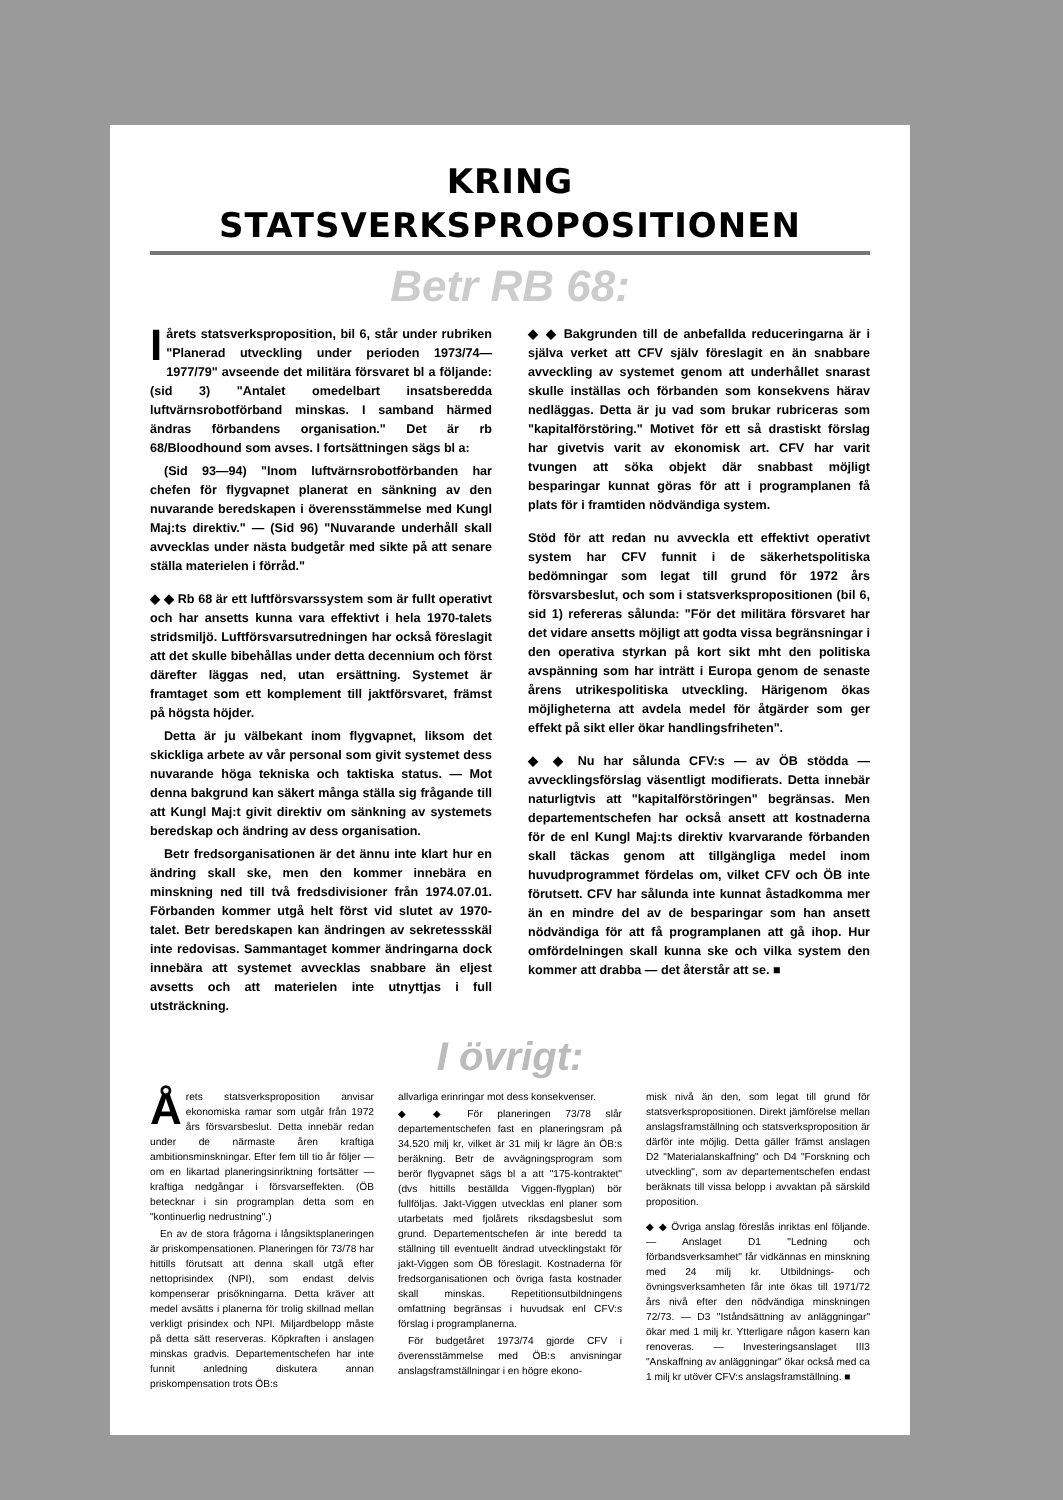KRING
STATSVERKSPROPOSITIONEN
Betr RB 68:
I årets statsverksproposition, bil 6, står under rubriken "Planerad utveckling under perioden 1973/74—1977/79" avseende det militära försvaret bl a följande: (sid 3) "Antalet omedelbart insatsberedda luftvärnsrobotförband minskas. I samband härmed ändras förbandens organisation." Det är rb 68/Bloodhound som avses. I fortsättningen sägs bl a:
(Sid 93—94) "Inom luftvärnsrobotförbanden har chefen för flygvapnet planerat en sänkning av den nuvarande beredskapen i överensstämmelse med Kungl Maj:ts direktiv." — (Sid 96) "Nuvarande underhåll skall avvecklas under nästa budgetår med sikte på att senare ställa materielen i förråd."
◆ ◆ Rb 68 är ett luftförsvarssystem som är fullt operativt och har ansetts kunna vara effektivt i hela 1970-talets stridsmiljö. Luftförsvarsutredningen har också föreslagit att det skulle bibehållas under detta decennium och först därefter läggas ned, utan ersättning. Systemet är framtaget som ett komplement till jaktförsvaret, främst på högsta höjder.
Detta är ju välbekant inom flygvapnet, liksom det skickliga arbete av vår personal som givit systemet dess nuvarande höga tekniska och taktiska status. — Mot denna bakgrund kan säkert många ställa sig frågande till att Kungl Maj:t givit direktiv om sänkning av systemets beredskap och ändring av dess organisation.
Betr fredsorganisationen är det ännu inte klart hur en ändring skall ske, men den kommer innebära en minskning ned till två fredsdivisioner från 1974.07.01. Förbanden kommer utgå helt först vid slutet av 1970-talet. Betr beredskapen kan ändringen av sekretessskäl inte redovisas. Sammantaget kommer ändringarna dock innebära att systemet avvecklas snabbare än eljest avsetts och att materielen inte utnyttjas i full utsträckning.
◆ ◆ Bakgrunden till de anbefallda reduceringarna är i själva verket att CFV själv föreslagit en än snabbare avveckling av systemet genom att underhållet snarast skulle inställas och förbanden som konsekvens härav nedläggas. Detta är ju vad som brukar rubriceras som "kapitalförstöring." Motivet för ett så drastiskt förslag har givetvis varit av ekonomisk art. CFV har varit tvungen att söka objekt där snabbast möjligt besparingar kunnat göras för att i programplanen få plats för i framtiden nödvändiga system.
Stöd för att redan nu avveckla ett effektivt operativt system har CFV funnit i de säkerhetspolitiska bedömningar som legat till grund för 1972 års försvarsbeslut, och som i statsverkspropositionen (bil 6, sid 1) refereras sålunda: "För det militära försvaret har det vidare ansetts möjligt att godta vissa begränsningar i den operativa styrkan på kort sikt mht den politiska avspänning som har inträtt i Europa genom de senaste årens utrikespolitiska utveckling. Härigenom ökas möjligheterna att avdela medel för åtgärder som ger effekt på sikt eller ökar handlingsfriheten".
◆ ◆ Nu har sålunda CFV:s — av ÖB stödda — avvecklingsförslag väsentligt modifierats. Detta innebär naturligtvis att "kapitalförstöringen" begränsas. Men departementschefen har också ansett att kostnaderna för de enl Kungl Maj:ts direktiv kvarvarande förbanden skall täckas genom att tillgängliga medel inom huvudprogrammet fördelas om, vilket CFV och ÖB inte förutsett. CFV har sålunda inte kunnat åstadkomma mer än en mindre del av de besparingar som han ansett nödvändiga för att få programplanen att gå ihop. Hur omfördelningen skall kunna ske och vilka system den kommer att drabba — det återstår att se. ■
I övrigt:
Årets statsverksproposition anvisar ekonomiska ramar som utgår från 1972 års försvarsbeslut. Detta innebär redan under de närmaste åren kraftiga ambitionsminskningar. Efter fem till tio år följer — om en likartad planeringsinriktning fortsätter — kraftiga nedgångar i försvarseffekten. (ÖB betecknar i sin programplan detta som en "kontinuerlig nedrustning".)
En av de stora frågorna i långsiktsplaneringen är priskompensationen. Planeringen för 73/78 har hittills förutsatt att denna skall utgå efter nettoprisindex (NPI), som endast delvis kompenserar prisökningarna. Detta kräver att medel avsätts i planerna för trolig skillnad mellan verkligt prisindex och NPI. Miljardbelopp måste på detta sätt reserveras. Köpkraften i anslagen minskas gradvis. Departementschefen har inte funnit anledning diskutera annan priskompensation trots ÖB:s
allvarliga erinringar mot dess konsekvenser.
◆ ◆ För planeringen 73/78 slår departementschefen fast en planeringsram på 34.520 milj kr, vilket är 31 milj kr lägre än ÖB:s beräkning. Betr de avvägningsprogram som berör flygvapnet sägs bl a att "175-kontraktet" (dvs hittills beställda Viggen-flygplan) bör fullföljas. Jakt-Viggen utvecklas enl planer som utarbetats med fjolårets riksdagsbeslut som grund. Departementschefen är inte beredd ta ställning till eventuellt ändrad utvecklingstakt för jakt-Viggen som ÖB föreslagit. Kostnaderna för fredsorganisationen och övriga fasta kostnader skall minskas. Repetitionsutbildningens omfattning begränsas i huvudsak enl CFV:s förslag i programplanerna.
För budgetåret 1973/74 gjorde CFV i överensstämmelse med ÖB:s anvisningar anslagsframställningar i en högre ekono-
misk nivå än den, som legat till grund för statsverkspropositionen. Direkt jämförelse mellan anslagsframställning och statsverksproposition är därför inte möjlig. Detta gäller främst anslagen D2 "Materialanskaffning" och D4 "Forskning och utveckling", som av departementschefen endast beräknats till vissa belopp i avvaktan på särskild proposition.
◆ ◆ Övriga anslag föreslås inriktas enl följande. — Anslaget D1 "Ledning och förbandsverksamhet" får vidkännas en minskning med 24 milj kr. Utbildnings- och övningsverksamheten får inte ökas till 1971/72 års nivå efter den nödvändiga minskningen 72/73. — D3 "Iståndsättning av anläggningar" ökar med 1 milj kr. Ytterligare någon kasern kan renoveras. — Investeringsanslaget III3 "Anskaffning av anläggningar" ökar också med ca 1 milj kr utöver CFV:s anslagsframställning. ■